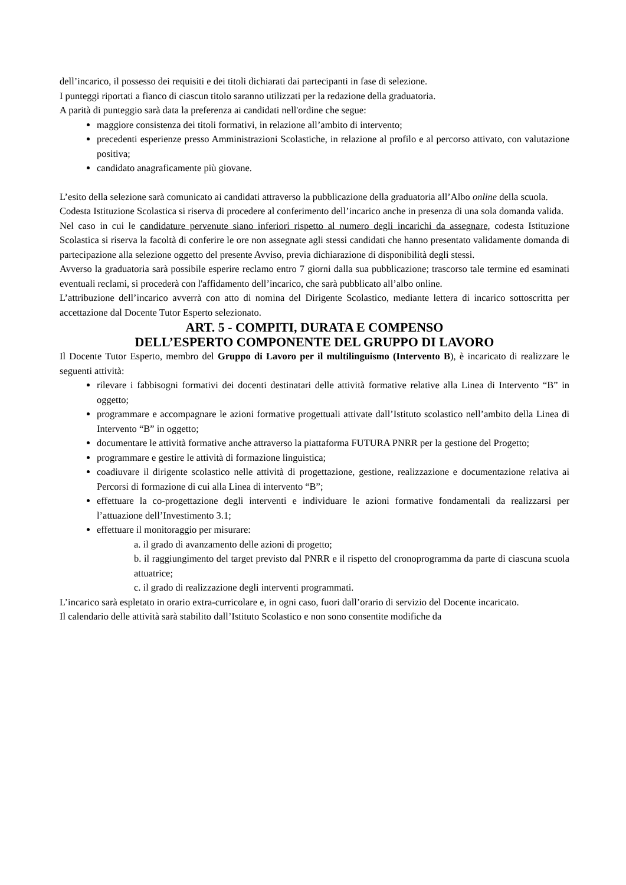dell’incarico, il possesso dei requisiti e dei titoli dichiarati dai partecipanti in fase di selezione.
I punteggi riportati a fianco di ciascun titolo saranno utilizzati per la redazione della graduatoria.
A parità di punteggio sarà data la preferenza ai candidati nell'ordine che segue:
maggiore consistenza dei titoli formativi, in relazione all’ambito di intervento;
precedenti esperienze presso Amministrazioni Scolastiche, in relazione al profilo e al percorso attivato, con valutazione positiva;
candidato anagraficamente più giovane.
L’esito della selezione sarà comunicato ai candidati attraverso la pubblicazione della graduatoria all’Albo online della scuola.
Codesta Istituzione Scolastica si riserva di procedere al conferimento dell’incarico anche in presenza di una sola domanda valida.
Nel caso in cui le candidature pervenute siano inferiori rispetto al numero degli incarichi da assegnare, codesta Istituzione Scolastica si riserva la facoltà di conferire le ore non assegnate agli stessi candidati che hanno presentato validamente domanda di partecipazione alla selezione oggetto del presente Avviso, previa dichiarazione di disponibilità degli stessi.
Avverso la graduatoria sarà possibile esperire reclamo entro 7 giorni dalla sua pubblicazione; trascorso tale termine ed esaminati eventuali reclami, si procederà con l'affidamento dell’incarico, che sarà pubblicato all’albo online.
L’attribuzione dell’incarico avverrà con atto di nomina del Dirigente Scolastico, mediante lettera di incarico sottoscritta per accettazione dal Docente Tutor Esperto selezionato.
ART. 5 - COMPITI, DURATA E COMPENSO
DELL’ESPERTO COMPONENTE DEL GRUPPO DI LAVORO
Il Docente Tutor Esperto, membro del Gruppo di Lavoro per il multilinguismo (Intervento B), è incaricato di realizzare le seguenti attività:
rilevare i fabbisogni formativi dei docenti destinatari delle attività formative relative alla Linea di Intervento “B” in oggetto;
programmare e accompagnare le azioni formative progettuali attivate dall’Istituto scolastico nell’ambito della Linea di Intervento “B” in oggetto;
documentare le attività formative anche attraverso la piattaforma FUTURA PNRR per la gestione del Progetto;
programmare e gestire le attività di formazione linguistica;
coadiuvare il dirigente scolastico nelle attività di progettazione, gestione, realizzazione e documentazione relativa ai Percorsi di formazione di cui alla Linea di intervento “B”;
effettuare la co-progettazione degli interventi e individuare le azioni formative fondamentali da realizzarsi per l’attuazione dell’Investimento 3.1;
effettuare il monitoraggio per misurare:
a. il grado di avanzamento delle azioni di progetto;
b. il raggiungimento del target previsto dal PNRR e il rispetto del cronoprogramma da parte di ciascuna scuola attuatrice;
c. il grado di realizzazione degli interventi programmati.
L’incarico sarà espletato in orario extra-curricolare e, in ogni caso, fuori dall’orario di servizio del Docente incaricato.
Il calendario delle attività sarà stabilito dall’Istituto Scolastico e non sono consentite modifiche da